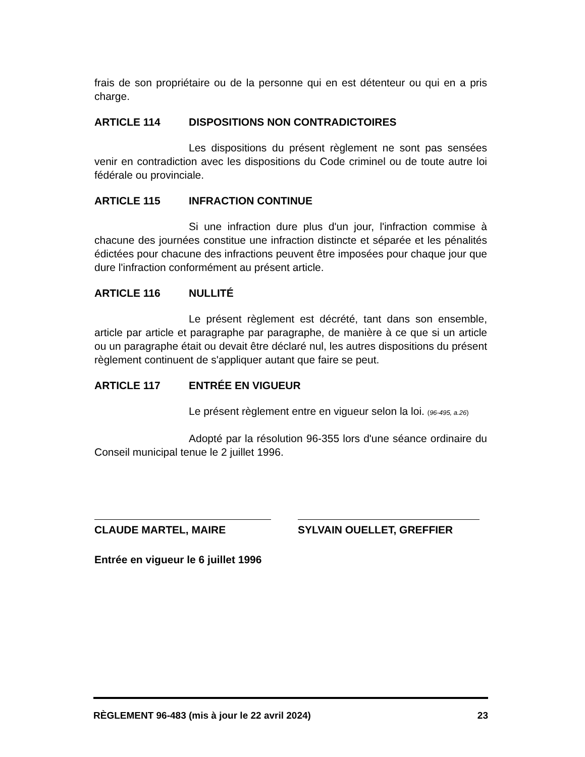frais de son propriétaire ou de la personne qui en est détenteur ou qui en a pris charge.
ARTICLE 114 DISPOSITIONS NON CONTRADICTOIRES
Les dispositions du présent règlement ne sont pas sensées venir en contradiction avec les dispositions du Code criminel ou de toute autre loi fédérale ou provinciale.
ARTICLE 115 INFRACTION CONTINUE
Si une infraction dure plus d'un jour, l'infraction commise à chacune des journées constitue une infraction distincte et séparée et les pénalités édictées pour chacune des infractions peuvent être imposées pour chaque jour que dure l'infraction conformément au présent article.
ARTICLE 116 NULLITÉ
Le présent règlement est décrété, tant dans son ensemble, article par article et paragraphe par paragraphe, de manière à ce que si un article ou un paragraphe était ou devait être déclaré nul, les autres dispositions du présent règlement continuent de s'appliquer autant que faire se peut.
ARTICLE 117 ENTRÉE EN VIGUEUR
Le présent règlement entre en vigueur selon la loi. (96-495, a.26)
Adopté par la résolution 96-355 lors d'une séance ordinaire du Conseil municipal tenue le 2 juillet 1996.
CLAUDE MARTEL, MAIRE SYLVAIN OUELLET, GREFFIER
Entrée en vigueur le 6 juillet 1996
RÈGLEMENT 96-483 (mis à jour le 22 avril 2024) 23